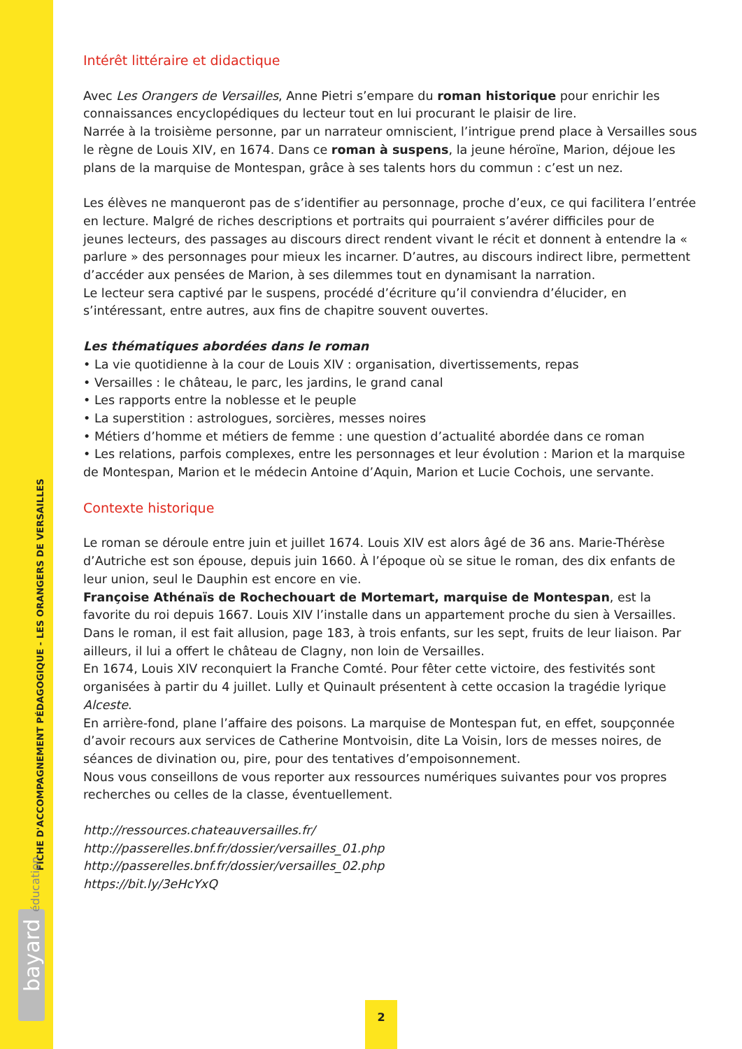FICHE D'ACCOMPAGNEMENT PÉDAGOGIQUE - LES ORANGERS DE VERSAILLES
bayard éducation
Intérêt littéraire et didactique
Avec Les Orangers de Versailles, Anne Pietri s’empare du roman historique pour enrichir les connaissances encyclopédiques du lecteur tout en lui procurant le plaisir de lire.
Narrée à la troisième personne, par un narrateur omniscient, l’intrigue prend place à Versailles sous le règne de Louis XIV, en 1674. Dans ce roman à suspens, la jeune héroïne, Marion, déjoue les plans de la marquise de Montespan, grâce à ses talents hors du commun : c’est un nez.
Les élèves ne manqueront pas de s’identifier au personnage, proche d’eux, ce qui facilitera l’entrée en lecture. Malgré de riches descriptions et portraits qui pourraient s’avérer difficiles pour de jeunes lecteurs, des passages au discours direct rendent vivant le récit et donnent à entendre la « parlure » des personnages pour mieux les incarner. D’autres, au discours indirect libre, permettent d’accéder aux pensées de Marion, à ses dilemmes tout en dynamisant la narration.
Le lecteur sera captivé par le suspens, procédé d’écriture qu’il conviendra d’élucider, en s’intéressant, entre autres, aux fins de chapitre souvent ouvertes.
Les thématiques abordées dans le roman
• La vie quotidienne à la cour de Louis XIV : organisation, divertissements, repas
• Versailles : le château, le parc, les jardins, le grand canal
• Les rapports entre la noblesse et le peuple
• La superstition : astrologues, sorcières, messes noires
• Métiers d’homme et métiers de femme : une question d’actualité abordée dans ce roman
• Les relations, parfois complexes, entre les personnages et leur évolution : Marion et la marquise de Montespan, Marion et le médecin Antoine d’Aquin, Marion et Lucie Cochois, une servante.
Contexte historique
Le roman se déroule entre juin et juillet 1674. Louis XIV est alors âgé de 36 ans. Marie-Thérèse d’Autriche est son épouse, depuis juin 1660. À l’époque où se situe le roman, des dix enfants de leur union, seul le Dauphin est encore en vie.
Françoise Athénaïs de Rochechouart de Mortemart, marquise de Montespan, est la favorite du roi depuis 1667. Louis XIV l’installe dans un appartement proche du sien à Versailles. Dans le roman, il est fait allusion, page 183, à trois enfants, sur les sept, fruits de leur liaison. Par ailleurs, il lui a offert le château de Clagny, non loin de Versailles.
En 1674, Louis XIV reconquiert la Franche Comté. Pour fêter cette victoire, des festivités sont organisées à partir du 4 juillet. Lully et Quinault présentent à cette occasion la tragédie lyrique Alceste.
En arrière-fond, plane l’affaire des poisons. La marquise de Montespan fut, en effet, soupçonnée d’avoir recours aux services de Catherine Montvoisin, dite La Voisin, lors de messes noires, de séances de divination ou, pire, pour des tentatives d’empoisonnement.
Nous vous conseillons de vous reporter aux ressources numériques suivantes pour vos propres recherches ou celles de la classe, éventuellement.
http://ressources.chateauversailles.fr/
http://passerelles.bnf.fr/dossier/versailles_01.php
http://passerelles.bnf.fr/dossier/versailles_02.php
https://bit.ly/3eHcYxQ
2